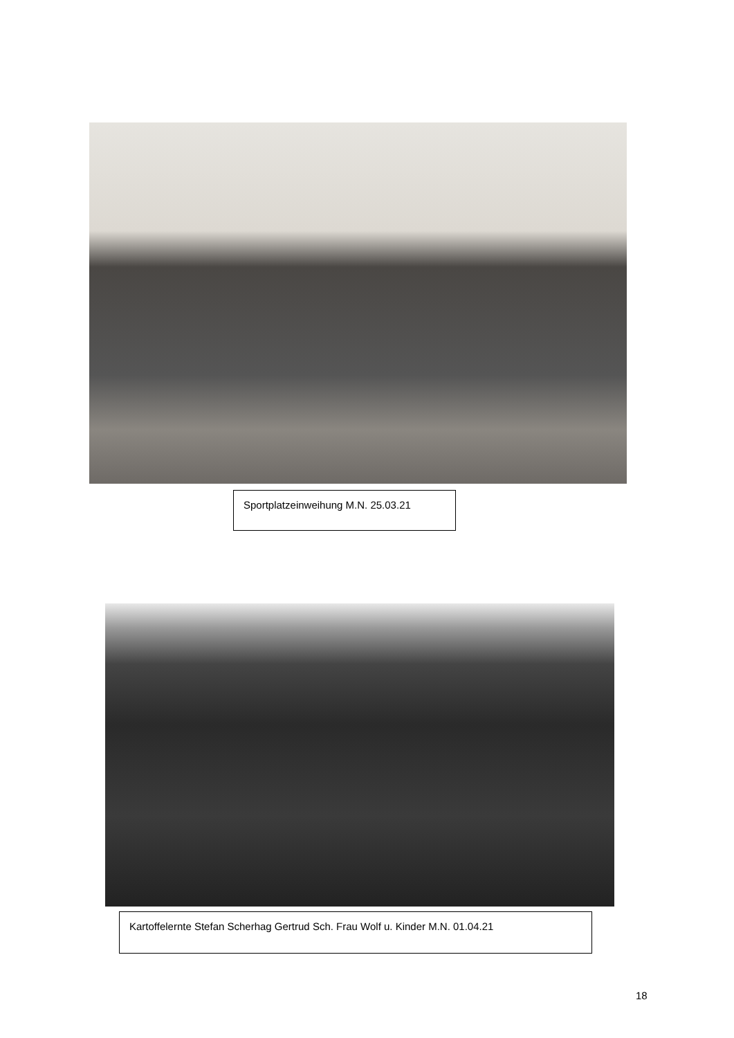Sportplatzeinweihung M.N. 25.03.21
Kartoffelernte Stefan Scherhag Gertrud Sch. Frau Wolf u. Kinder M.N. 01.04.21
18